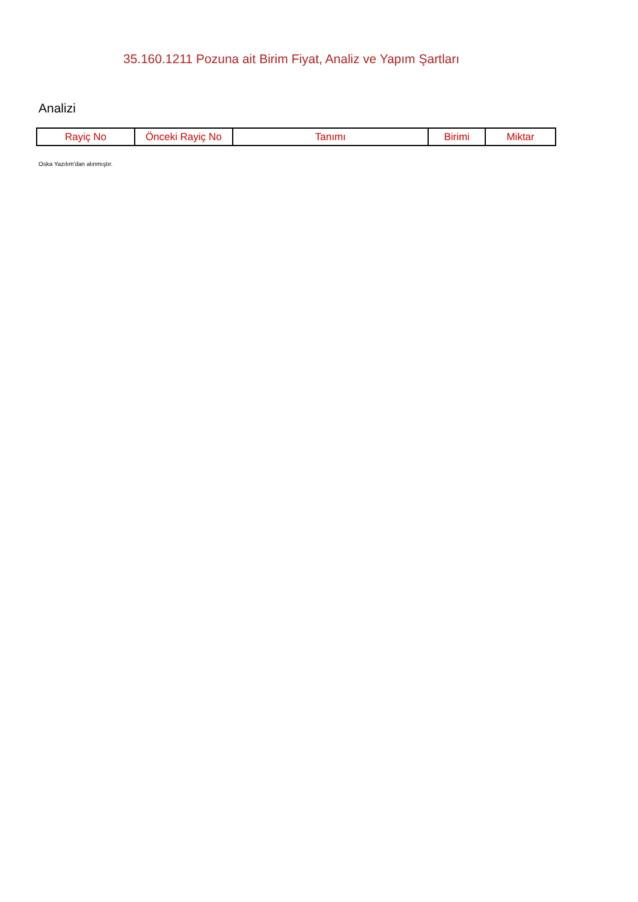35.160.1211 Pozuna ait Birim Fiyat, Analiz ve Yapım Şartları
Analizi
| Rayiç No | Önceki Rayiç No | Tanımı | Birimi | Miktar |
| --- | --- | --- | --- | --- |
Oska Yazılım'dan alınmıştır.